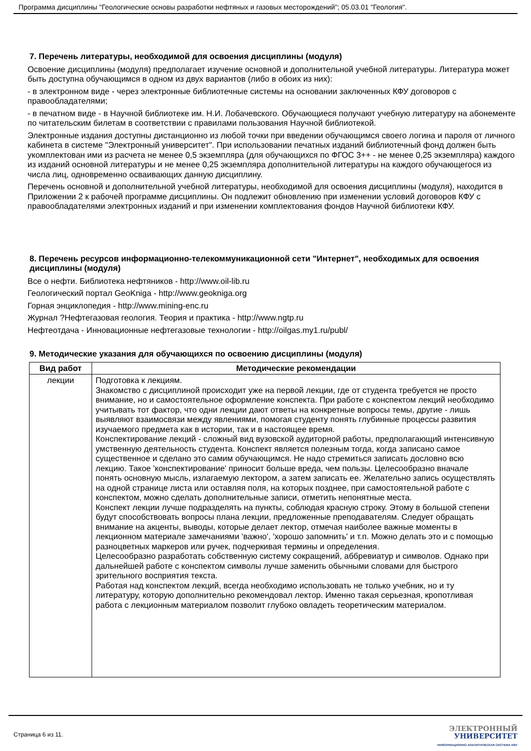Программа дисциплины "Геологические основы разработки нефтяных и газовых месторождений"; 05.03.01 "Геология".
7. Перечень литературы, необходимой для освоения дисциплины (модуля)
Освоение дисциплины (модуля) предполагает изучение основной и дополнительной учебной литературы. Литература может быть доступна обучающимся в одном из двух вариантов (либо в обоих из них):
- в электронном виде - через электронные библиотечные системы на основании заключенных КФУ договоров с правообладателями;
- в печатном виде - в Научной библиотеке им. Н.И. Лобачевского. Обучающиеся получают учебную литературу на абонементе по читательским билетам в соответствии с правилами пользования Научной библиотекой.
Электронные издания доступны дистанционно из любой точки при введении обучающимся своего логина и пароля от личного кабинета в системе "Электронный университет". При использовании печатных изданий библиотечный фонд должен быть укомплектован ими из расчета не менее 0,5 экземпляра (для обучающихся по ФГОС 3++ - не менее 0,25 экземпляра) каждого из изданий основной литературы и не менее 0,25 экземпляра дополнительной литературы на каждого обучающегося из числа лиц, одновременно осваивающих данную дисциплину.
Перечень основной и дополнительной учебной литературы, необходимой для освоения дисциплины (модуля), находится в Приложении 2 к рабочей программе дисциплины. Он подлежит обновлению при изменении условий договоров КФУ с правообладателями электронных изданий и при изменении комплектования фондов Научной библиотеки КФУ.
8. Перечень ресурсов информационно-телекоммуникационной сети "Интернет", необходимых для освоения дисциплины (модуля)
Все о нефти. Библиотека нефтяников - http://www.oil-lib.ru
Геологический портал GeoKniga - http://www.geokniga.org
Горная энциклопедия - http://www.mining-enc.ru
Журнал ?Нефтегазовая геология. Теория и практика - http://www.ngtp.ru
Нефтеотдача - Инновационные нефтегазовые технологии - http://oilgas.my1.ru/publ/
9. Методические указания для обучающихся по освоению дисциплины (модуля)
| Вид работ | Методические рекомендации |
| --- | --- |
| лекции | Подготовка к лекциям. Знакомство с дисциплиной происходит уже на первой лекции, где от студента требуется не просто внимание, но и самостоятельное оформление конспекта. При работе с конспектом лекций необходимо учитывать тот фактор, что одни лекции дают ответы на конкретные вопросы темы, другие - лишь выявляют взаимосвязи между явлениями, помогая студенту понять глубинные процессы развития изучаемого предмета как в истории, так и в настоящее время. Конспектирование лекций - сложный вид вузовской аудиторной работы, предполагающий интенсивную умственную деятельность студента. Конспект является полезным тогда, когда записано самое существенное и сделано это самим обучающимся. Не надо стремиться записать дословно всю лекцию. Такое 'конспектирование' приносит больше вреда, чем пользы. Целесообразно вначале понять основную мысль, излагаемую лектором, а затем записать ее. Желательно запись осуществлять на одной странице листа или оставляя поля, на которых позднее, при самостоятельной работе с конспектом, можно сделать дополнительные записи, отметить непонятные места. Конспект лекции лучше подразделять на пункты, соблюдая красную строку. Этому в большой степени будут способствовать вопросы плана лекции, предложенные преподавателям. Следует обращать внимание на акценты, выводы, которые делает лектор, отмечая наиболее важные моменты в лекционном материале замечаниями 'важно', 'хорошо запомнить' и т.п. Можно делать это и с помощью разноцветных маркеров или ручек, подчеркивая термины и определения. Целесообразно разработать собственную систему сокращений, аббревиатур и символов. Однако при дальнейшей работе с конспектом символы лучше заменить обычными словами для быстрого зрительного восприятия текста. Работая над конспектом лекций, всегда необходимо использовать не только учебник, но и ту литературу, которую дополнительно рекомендовал лектор. Именно такая серьезная, кропотливая работа с лекционным материалом позволит глубоко овладеть теоретическим материалом. |
Страница 6 из 11.
ЭЛЕКТРОННЫЙ
УНИВЕРСИТЕТ
ИНФОРМАЦИОННО-АНАЛИТИЧЕСКАЯ СИСТЕМА КФУ